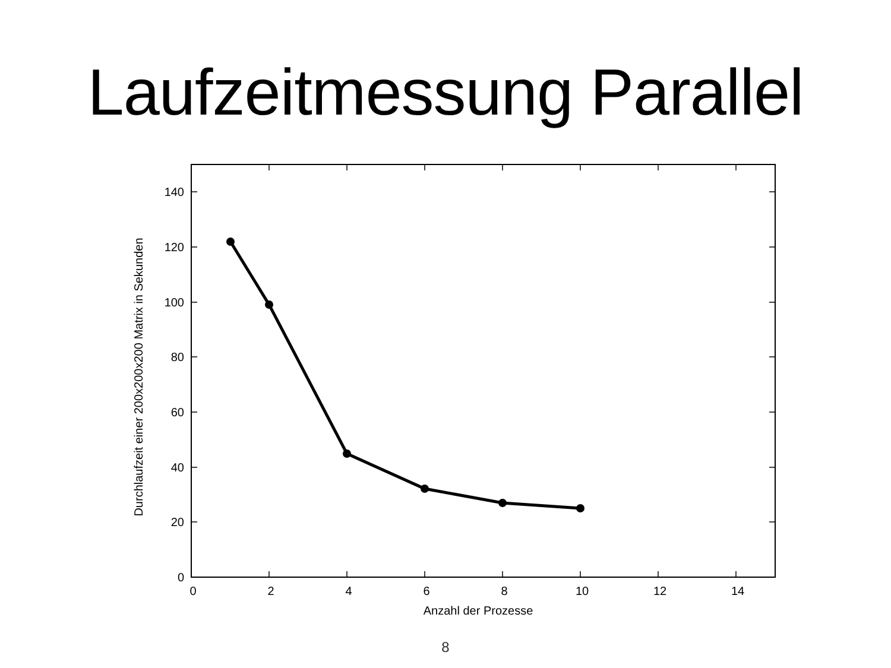Laufzeitmessung Parallel
140
120
100
80
60
40
20
0
0
2
4
6
8
10
12
14
Anzahl der Prozesse
Durchlaufzeit einer 200x200x200 Matrix in Sekunden
8